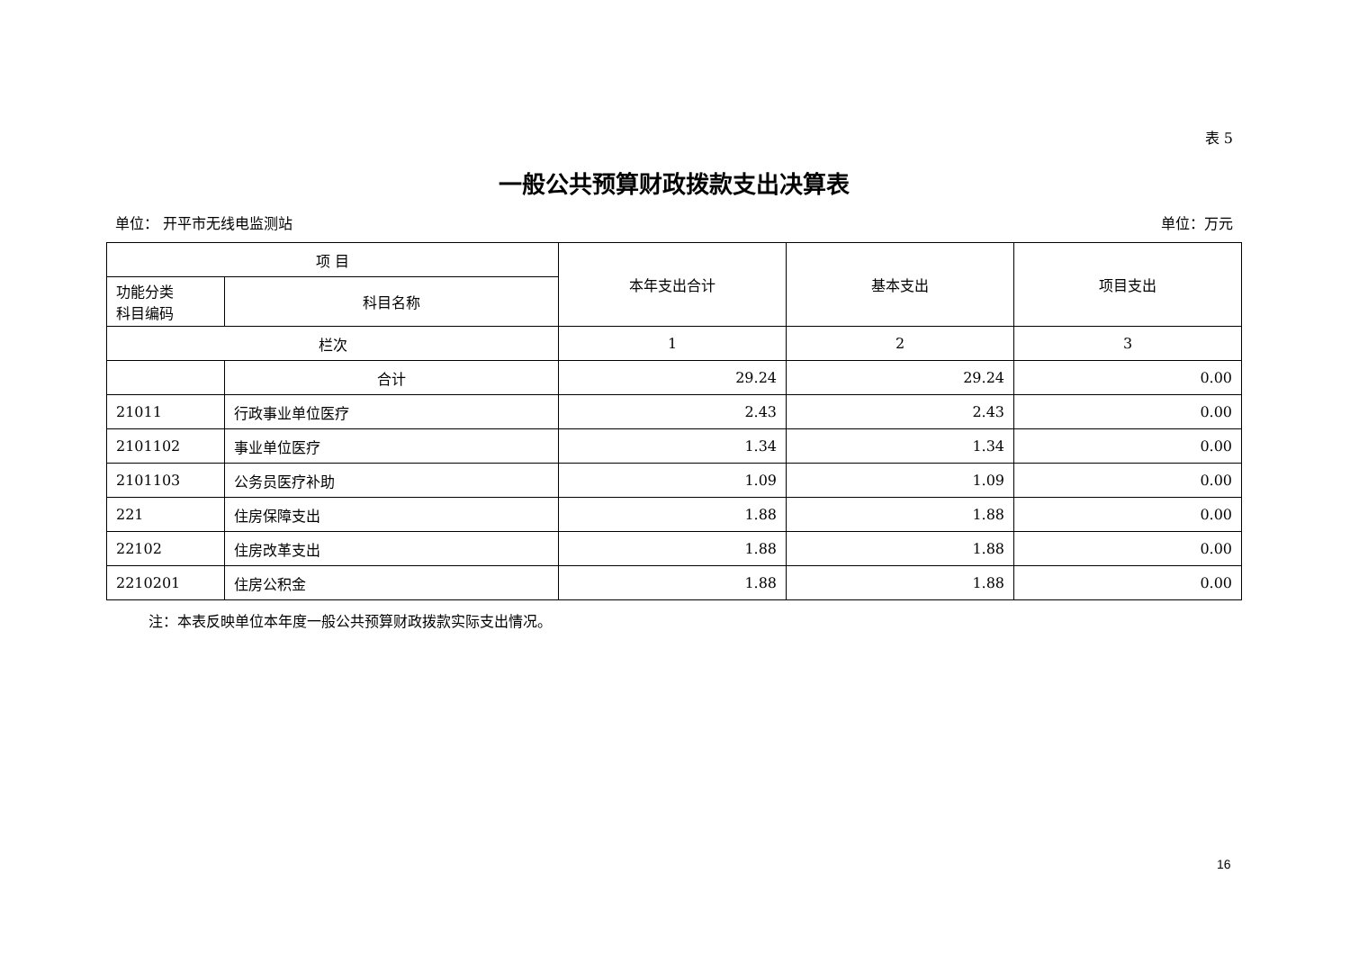表 5
一般公共预算财政拨款支出决算表
单位： 开平市无线电监测站 单位：万元
| 项 目 | | 本年支出合计 | 基本支出 | 项目支出 |
| --- | --- | --- | --- | --- |
| 功能分类 科目编码 | 科目名称 | | | |
| 栏次 | | 1 | 2 | 3 |
| | 合计 | 29.24 | 29.24 | 0.00 |
| 21011 | 行政事业单位医疗 | 2.43 | 2.43 | 0.00 |
| 2101102 | 事业单位医疗 | 1.34 | 1.34 | 0.00 |
| 2101103 | 公务员医疗补助 | 1.09 | 1.09 | 0.00 |
| 221 | 住房保障支出 | 1.88 | 1.88 | 0.00 |
| 22102 | 住房改革支出 | 1.88 | 1.88 | 0.00 |
| 2210201 | 住房公积金 | 1.88 | 1.88 | 0.00 |
注：本表反映单位本年度一般公共预算财政拨款实际支出情况。
16